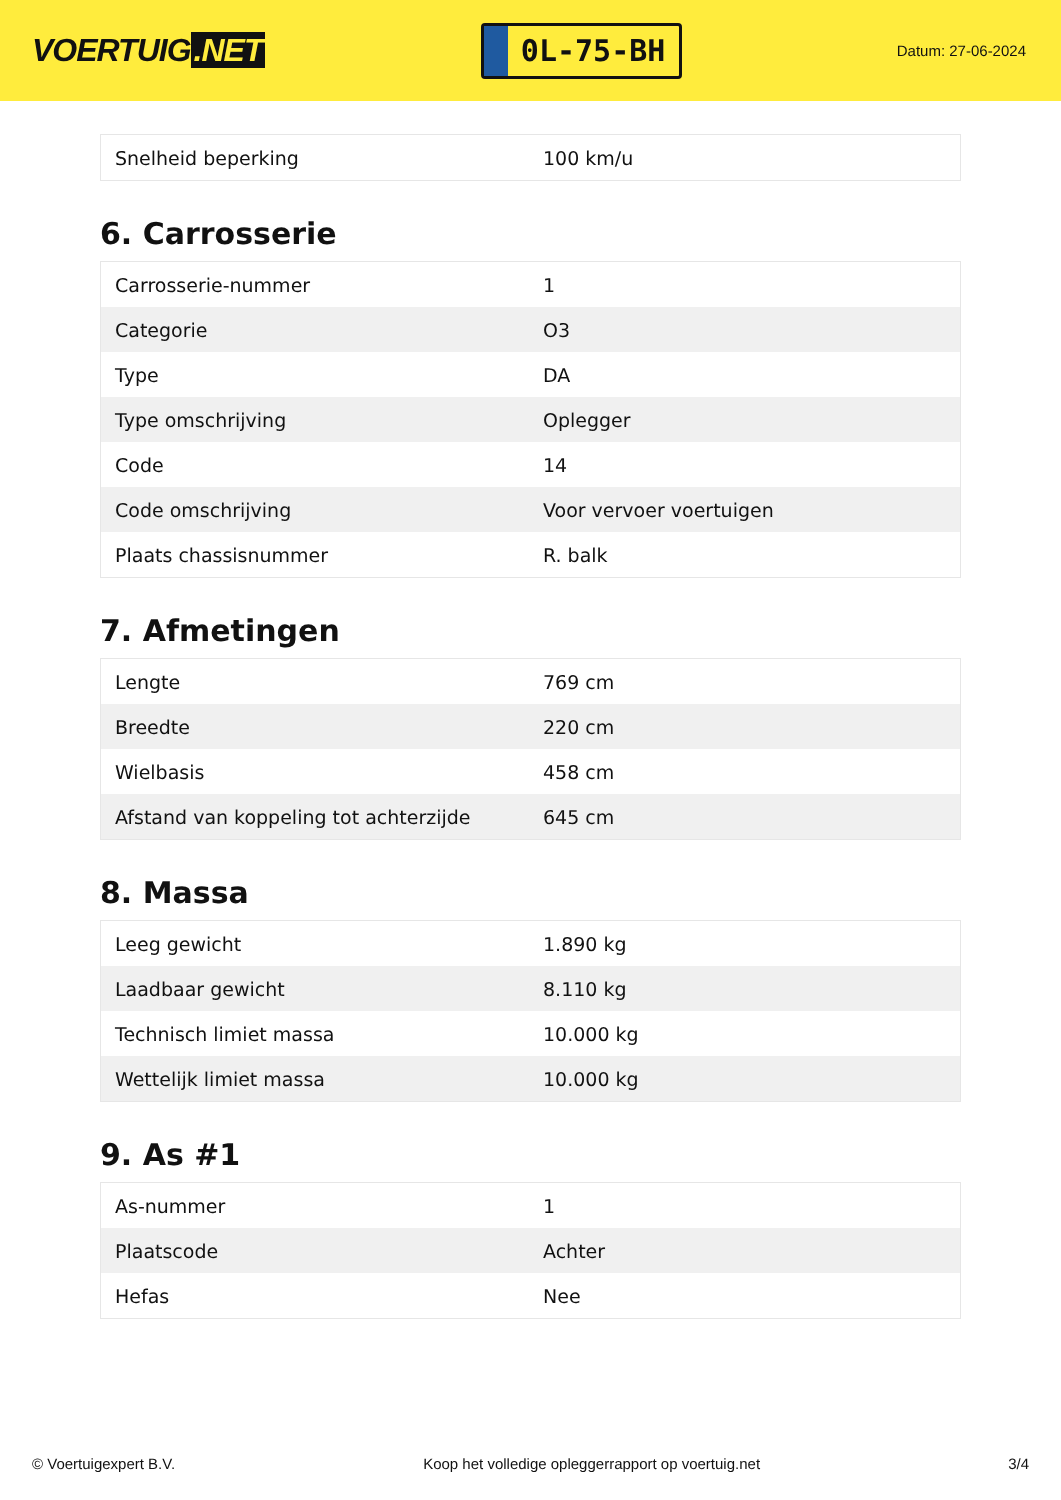VOERTUIG.NET
0L-75-BH
Datum: 27-06-2024
| Snelheid beperking | 100 km/u |
6. Carrosserie
| Carrosserie-nummer | 1 |
| Categorie | O3 |
| Type | DA |
| Type omschrijving | Oplegger |
| Code | 14 |
| Code omschrijving | Voor vervoer voertuigen |
| Plaats chassisnummer | R. balk |
7. Afmetingen
| Lengte | 769 cm |
| Breedte | 220 cm |
| Wielbasis | 458 cm |
| Afstand van koppeling tot achterzijde | 645 cm |
8. Massa
| Leeg gewicht | 1.890 kg |
| Laadbaar gewicht | 8.110 kg |
| Technisch limiet massa | 10.000 kg |
| Wettelijk limiet massa | 10.000 kg |
9. As #1
| As-nummer | 1 |
| Plaatscode | Achter |
| Hefas | Nee |
© Voertuigexpert B.V. Koop het volledige opleggerrapport op voertuig.net 3/4